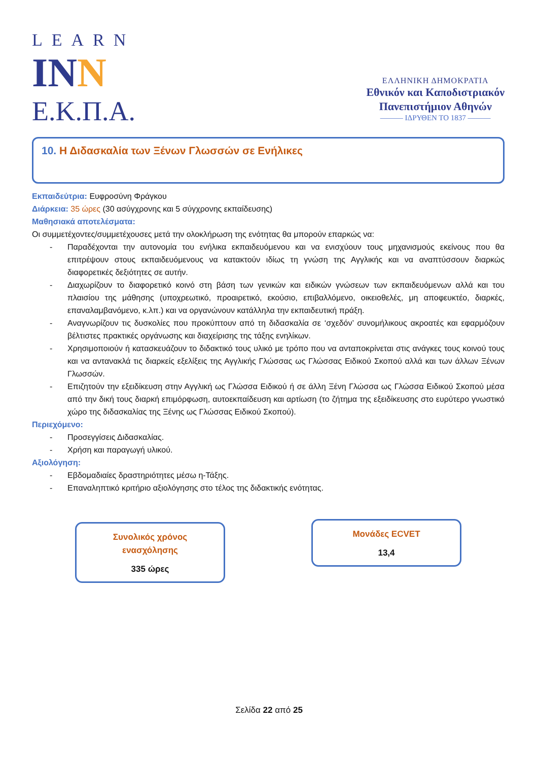LEARN
INN
Ε.Κ.Π.Α.
ΕΛΛΗΝΙΚΗ ΔΗΜΟΚΡΑΤΙΑ
Εθνικόν και Καποδιστριακόν
Πανεπιστήμιον Αθηνών
——— ΙΔΡΥΘΕΝ ΤΟ 1837 ———
10. Η Διδασκαλία των Ξένων Γλωσσών σε Ενήλικες
Εκπαιδεύτρια: Ευφροσύνη Φράγκου
Διάρκεια: 35 ώρες (30 ασύγχρονης και 5 σύγχρονης εκπαίδευσης)
Μαθησιακά αποτελέσματα:
Οι συμμετέχοντες/συμμετέχουσες μετά την ολοκλήρωση της ενότητας θα μπορούν επαρκώς να:
- Παραδέχονται την αυτονομία του ενήλικα εκπαιδευόμενου και να ενισχύουν τους μηχανισμούς εκείνους που θα επιτρέψουν στους εκπαιδευόμενους να κατακτούν ιδίως τη γνώση της Αγγλικής και να αναπτύσσουν διαρκώς διαφορετικές δεξιότητες σε αυτήν.
- Διαχωρίζουν το διαφορετικό κοινό στη βάση των γενικών και ειδικών γνώσεων των εκπαιδευόμενων αλλά και του πλαισίου της μάθησης (υποχρεωτικό, προαιρετικό, εκούσιο, επιβαλλόμενο, οικειοθελές, μη αποφευκτέο, διαρκές, επαναλαμβανόμενο, κ.λπ.) και να οργανώνουν κατάλληλα την εκπαιδευτική πράξη.
- Αναγνωρίζουν τις δυσκολίες που προκύπτουν από τη διδασκαλία σε ‘σχεδόν’ συνομήλικους ακροατές και εφαρμόζουν βέλτιστες πρακτικές οργάνωσης και διαχείρισης της τάξης ενηλίκων.
- Χρησιμοποιούν ή κατασκευάζουν το διδακτικό τους υλικό με τρόπο που να ανταποκρίνεται στις ανάγκες τους κοινού τους και να αντανακλά τις διαρκείς εξελίξεις της Αγγλικής Γλώσσας ως Γλώσσας Ειδικού Σκοπού αλλά και των άλλων Ξένων Γλωσσών.
- Επιζητούν την εξειδίκευση στην Αγγλική ως Γλώσσα Ειδικού ή σε άλλη Ξένη Γλώσσα ως Γλώσσα Ειδικού Σκοπού μέσα από την δική τους διαρκή επιμόρφωση, αυτοεκπαίδευση και αρτίωση (το ζήτημα της εξειδίκευσης στο ευρύτερο γνωστικό χώρο της διδασκαλίας της Ξένης ως Γλώσσας Ειδικού Σκοπού).
Περιεχόμενο:
- Προσεγγίσεις Διδασκαλίας.
- Χρήση και παραγωγή υλικού.
Αξιολόγηση:
- Εβδομαδιαίες δραστηριότητες μέσω η-Τάξης.
- Επαναληπτικό κριτήριο αξιολόγησης στο τέλος της διδακτικής ενότητας.
Συνολικός χρόνος
ενασχόλησης
335 ώρες
Μονάδες ECVET
13,4
Σελίδα 22 από 25